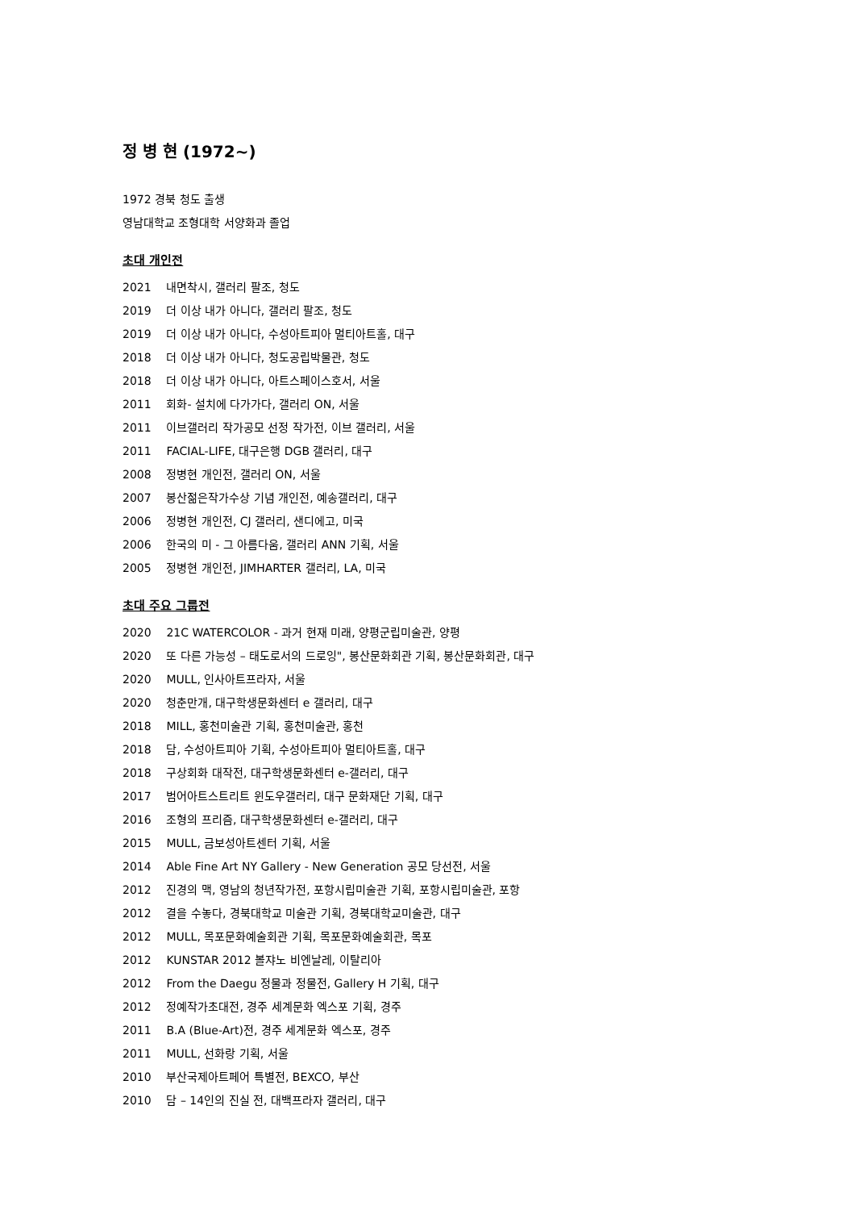정 병 현 (1972~)
1972 경북 청도 출생
영남대학교 조형대학 서양화과 졸업
초대 개인전
2021 내면착시, 갤러리 팔조, 청도
2019 더 이상 내가 아니다, 갤러리 팔조, 청도
2019 더 이상 내가 아니다, 수성아트피아 멀티아트홀, 대구
2018 더 이상 내가 아니다, 청도공립박물관, 청도
2018 더 이상 내가 아니다, 아트스페이스호서, 서울
2011 회화- 설치에 다가가다, 갤러리 ON, 서울
2011 이브갤러리 작가공모 선정 작가전, 이브 갤러리, 서울
2011 FACIAL-LIFE, 대구은행 DGB 갤러리, 대구
2008 정병현 개인전, 갤러리 ON, 서울
2007 봉산젊은작가수상 기념 개인전, 예송갤러리, 대구
2006 정병현 개인전, CJ 갤러리, 샌디에고, 미국
2006 한국의 미 - 그 아름다움, 갤러리 ANN 기획, 서울
2005 정병현 개인전, JIMHARTER 갤러리, LA, 미국
초대 주요 그룹전
2020 21C WATERCOLOR - 과거 현재 미래, 양평군립미술관, 양평
2020 또 다른 가능성 – 태도로서의 드로잉", 봉산문화회관 기획, 봉산문화회관, 대구
2020 MULL, 인사아트프라자, 서울
2020 청춘만개, 대구학생문화센터 e 갤러리, 대구
2018 MILL, 홍천미술관 기획, 홍천미술관, 홍천
2018 담, 수성아트피아 기획, 수성아트피아 멀티아트홀, 대구
2018 구상회화 대작전, 대구학생문화센터 e-갤러리, 대구
2017 범어아트스트리트 윈도우갤러리, 대구 문화재단 기획, 대구
2016 조형의 프리즘, 대구학생문화센터 e-갤러리, 대구
2015 MULL, 금보성아트센터 기획, 서울
2014 Able Fine Art NY Gallery - New Generation 공모 당선전, 서울
2012 진경의 맥, 영남의 청년작가전, 포항시립미술관 기획, 포항시립미술관, 포항
2012 결을 수놓다, 경북대학교 미술관 기획, 경북대학교미술관, 대구
2012 MULL, 목포문화예술회관 기획, 목포문화예술회관, 목포
2012 KUNSTAR 2012 볼쟈노 비엔날레, 이탈리아
2012 From the Daegu 정물과 정물전, Gallery H 기획, 대구
2012 정예작가초대전, 경주 세계문화 엑스포 기획, 경주
2011 B.A (Blue-Art)전, 경주 세계문화 엑스포, 경주
2011 MULL, 선화랑 기획, 서울
2010 부산국제아트페어 특별전, BEXCO, 부산
2010 담 – 14인의 진실 전, 대백프라자 갤러리, 대구